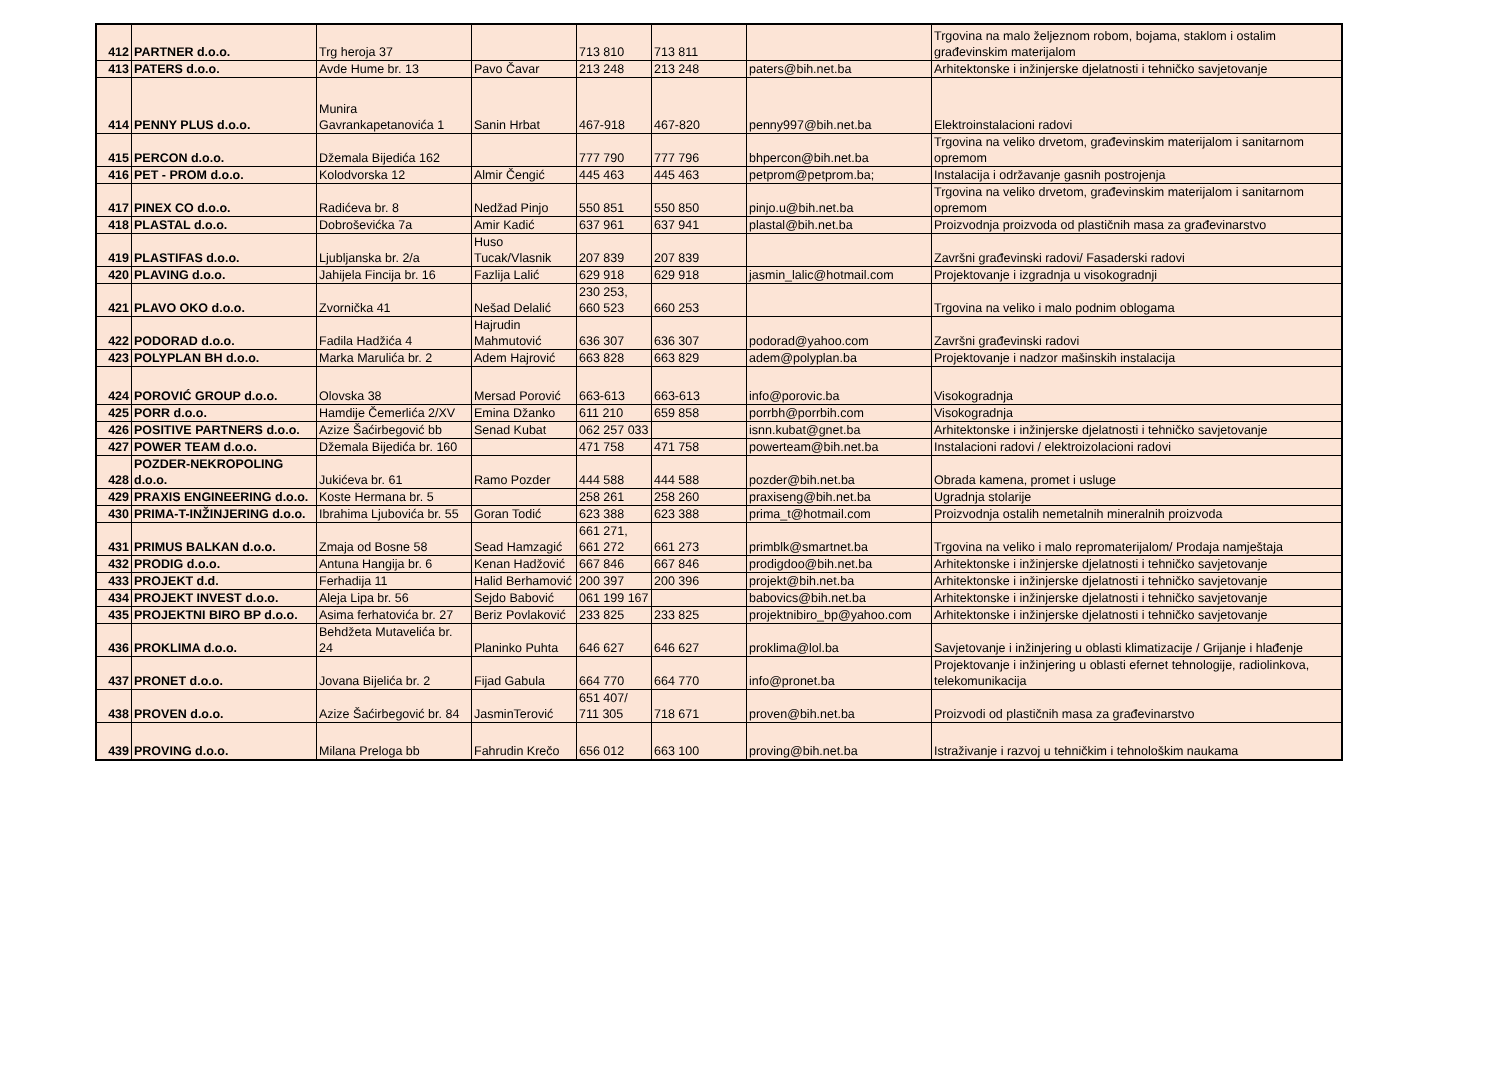| 412 | PARTNER d.o.o. | Trg heroja 37 | | 713 810 | 713 811 | | Trgovina na malo željeznom robom, bojama, staklom i ostalim građevinskim materijalom |
| 413 | PATERS d.o.o. | Avde Hume br. 13 | Pavo Čavar | 213 248 | 213 248 | paters@bih.net.ba | Arhitektonske i inžinjerske djelatnosti i tehničko savjetovanje |
| 414 | PENNY PLUS d.o.o. | Munira Gavrankapetanovića 1 | Sanin Hrbat | 467-918 | 467-820 | penny997@bih.net.ba | Elektroinstalacioni radovi |
| 415 | PERCON d.o.o. | Džemala Bijedića 162 | | 777 790 | 777 796 | bhpercon@bih.net.ba | Trgovina na veliko drvetom, građevinskim materijalom i sanitarnom opremom |
| 416 | PET - PROM d.o.o. | Kolodvorska 12 | Almir Čengić | 445 463 | 445 463 | petprom@petprom.ba; | Instalacija i održavanje gasnih postrojenja |
| 417 | PINEX CO d.o.o. | Radićeva br. 8 | Nedžad Pinjo | 550 851 | 550 850 | pinjo.u@bih.net.ba | Trgovina na veliko drvetom, građevinskim materijalom i sanitarnom opremom |
| 418 | PLASTAL d.o.o. | Dobroševićka 7a | Amir Kadić | 637 961 | 637 941 | plastal@bih.net.ba | Proizvodnja proizvoda od plastičnih masa za građevinarstvo |
| 419 | PLASTIFAS d.o.o. | Ljubljanska br. 2/a | Huso Tucak/Vlasnik | 207 839 | 207 839 | | Završni građevinski radovi/ Fasaderski radovi |
| 420 | PLAVING d.o.o. | Jahijela Fincija br. 16 | Fazlija Lalić | 629 918 | 629 918 | jasmin_lalic@hotmail.com | Projektovanje i izgradnja u visokogradnji |
| 421 | PLAVO OKO d.o.o. | Zvornička 41 | Nešad Delalić | 230 253, 660 523 | 660 253 | | Trgovina na veliko i malo podnim oblogama |
| 422 | PODORAD d.o.o. | Fadila Hadžića 4 | Hajrudin Mahmutović | 636 307 | 636 307 | podorad@yahoo.com | Završni građevinski radovi |
| 423 | POLYPLAN BH d.o.o. | Marka Marulića br. 2 | Adem Hajrović | 663 828 | 663 829 | adem@polyplan.ba | Projektovanje i nadzor mašinskih instalacija |
| 424 | POROVIĆ GROUP d.o.o. | Olovska 38 | Mersad Porović | 663-613 | 663-613 | info@porovic.ba | Visokogradnja |
| 425 | PORR d.o.o. | Hamdije Čemerlića 2/XV | Emina Džanko | 611 210 | 659 858 | porrbh@porrbih.com | Visokogradnja |
| 426 | POSITIVE PARTNERS d.o.o. | Azize Šaćirbegović bb | Senad Kubat | 062 257 033 | | isnn.kubat@gnet.ba | Arhitektonske i inžinjerske djelatnosti i tehničko savjetovanje |
| 427 | POWER TEAM d.o.o. | Džemala Bijedića br. 160 | | 471 758 | 471 758 | powerteam@bih.net.ba | Instalacioni radovi / elektroizolacioni radovi |
| 428 | POZDER-NEKROPOLING d.o.o. | Jukićeva br. 61 | Ramo Pozder | 444 588 | 444 588 | pozder@bih.net.ba | Obrada kamena, promet i usluge |
| 429 | PRAXIS ENGINEERING d.o.o. | Koste Hermana br. 5 | | 258 261 | 258 260 | praxiseng@bih.net.ba | Ugradnja stolarije |
| 430 | PRIMA-T-INŽINJERING d.o.o. | Ibrahima Ljubovića br. 55 | Goran Todić | 623 388 | 623 388 | prima_t@hotmail.com | Proizvodnja ostalih nemetalnih mineralnih proizvoda |
| 431 | PRIMUS BALKAN d.o.o. | Zmaja od Bosne 58 | Sead Hamzagić | 661 271, 661 272 | 661 273 | primblk@smartnet.ba | Trgovina na veliko i malo repromaterijalom/ Prodaja namještaja |
| 432 | PRODIG d.o.o. | Antuna Hangija br. 6 | Kenan Hadžović | 667 846 | 667 846 | prodigdoo@bih.net.ba | Arhitektonske i inžinjerske djelatnosti i tehničko savjetovanje |
| 433 | PROJEKT d.d. | Ferhadija 11 | Halid Berhamović | 200 397 | 200 396 | projekt@bih.net.ba | Arhitektonske i inžinjerske djelatnosti i tehničko savjetovanje |
| 434 | PROJEKT INVEST d.o.o. | Aleja Lipa br. 56 | Sejdo Babović | 061 199 167 | | babovics@bih.net.ba | Arhitektonske i inžinjerske djelatnosti i tehničko savjetovanje |
| 435 | PROJEKTNI BIRO BP d.o.o. | Asima ferhatovića br. 27 | Beriz Povlaković | 233 825 | 233 825 | projektnibiro_bp@yahoo.com | Arhitektonske i inžinjerske djelatnosti i tehničko savjetovanje |
| 436 | PROKLIMA d.o.o. | Behdžeta Mutavelića br. 24 | Planinko Puhta | 646 627 | 646 627 | proklima@lol.ba | Savjetovanje i inžinjering u oblasti klimatizacije / Grijanje i hlađenje |
| 437 | PRONET d.o.o. | Jovana Bijelića br. 2 | Fijad Gabula | 664 770 | 664 770 | info@pronet.ba | Projektovanje i inžinjering u oblasti efernet tehnologije, radiolinkova, telekomunikacija |
| 438 | PROVEN d.o.o. | Azize Šaćirbegović br. 84 | JasminTerović | 651 407/ 711 305 | 718 671 | proven@bih.net.ba | Proizvodi od plastičnih masa za građevinarstvo |
| 439 | PROVING d.o.o. | Milana Preloga bb | Fahrudin Krečo | 656 012 | 663 100 | proving@bih.net.ba | Istraživanje i razvoj u tehničkim i tehnološkim naukama |